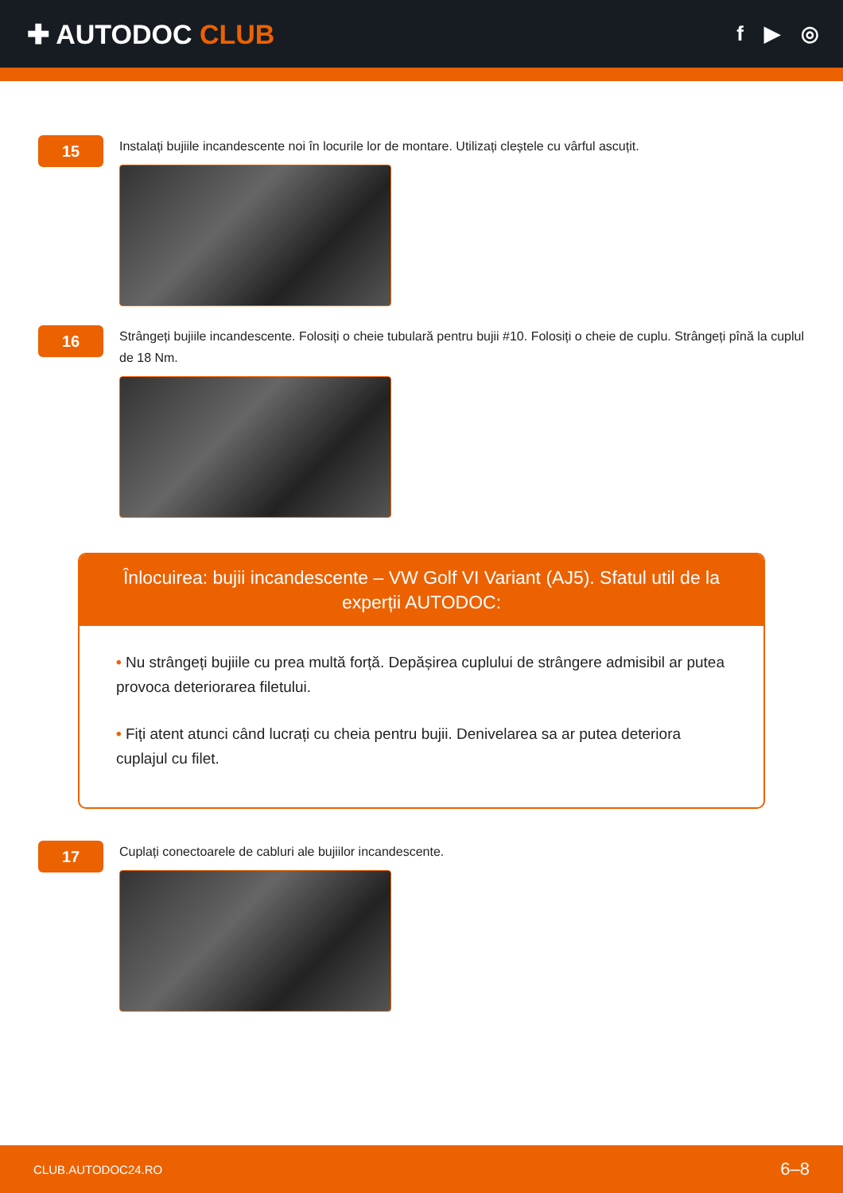✚ AUTODOC CLUB
f ▶ ◎
15
Instalați bujiile incandescente noi în locurile lor de montare. Utilizați cleștele cu vârful ascuțit.
16
Strângeți bujiile incandescente. Folosiți o cheie tubulară pentru bujii #10. Folosiți o cheie de cuplu. Strângeți pînă la cuplul de 18 Nm.
Înlocuirea: bujii incandescente – VW Golf VI Variant (AJ5). Sfatul util de la experții AUTODOC:
• Nu strângeți bujiile cu prea multă forță. Depășirea cuplului de strângere admisibil ar putea provoca deteriorarea filetului.
• Fiți atent atunci când lucrați cu cheia pentru bujii. Denivelarea sa ar putea deteriora cuplajul cu filet.
17
Cuplați conectoarele de cabluri ale bujiilor incandescente.
CLUB.AUTODOC24.RO 6–8